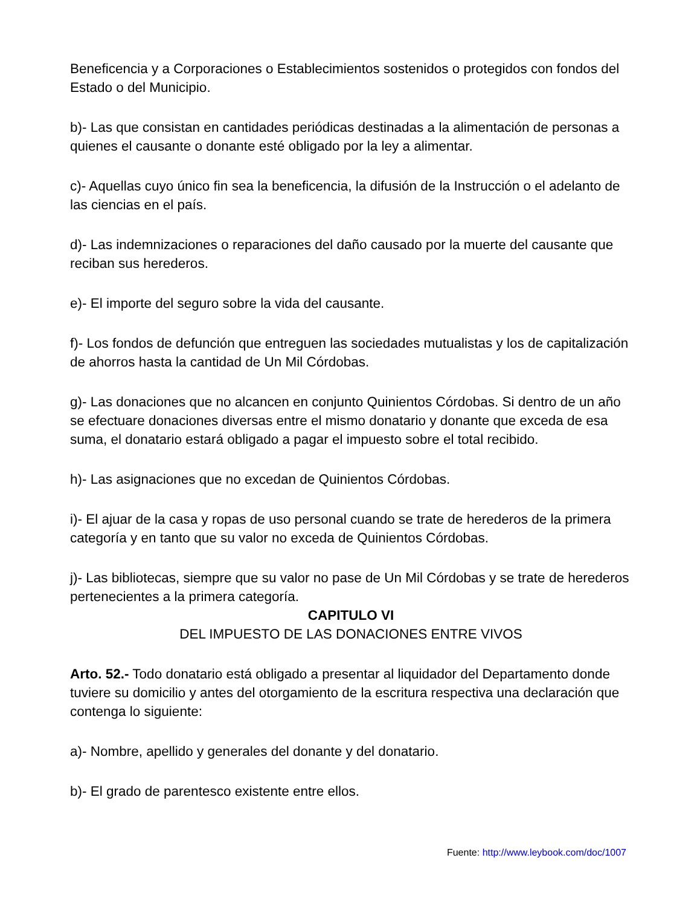Beneficencia y a Corporaciones o Establecimientos sostenidos o protegidos con fondos del Estado o del Municipio.
b)- Las que consistan en cantidades periódicas destinadas a la alimentación de personas a quienes el causante o donante esté obligado por la ley a alimentar.
c)- Aquellas cuyo único fin sea la beneficencia, la difusión de la Instrucción o el adelanto de las ciencias en el país.
d)- Las indemnizaciones o reparaciones del daño causado por la muerte del causante que reciban sus herederos.
e)- El importe del seguro sobre la vida del causante.
f)- Los fondos de defunción que entreguen las sociedades mutualistas y los de capitalización de ahorros hasta la cantidad de Un Mil Córdobas.
g)- Las donaciones que no alcancen en conjunto Quinientos Córdobas. Si dentro de un año se efectuare donaciones diversas entre el mismo donatario y donante que exceda de esa suma, el donatario estará obligado a pagar el impuesto sobre el total recibido.
h)- Las asignaciones que no excedan de Quinientos Córdobas.
i)- El ajuar de la casa y ropas de uso personal cuando se trate de herederos de la primera categoría y en tanto que su valor no exceda de Quinientos Córdobas.
j)- Las bibliotecas, siempre que su valor no pase de Un Mil Córdobas y se trate de herederos pertenecientes a la primera categoría.
CAPITULO VI
DEL IMPUESTO DE LAS DONACIONES ENTRE VIVOS
Arto. 52.- Todo donatario está obligado a presentar al liquidador del Departamento donde tuviere su domicilio y antes del otorgamiento de la escritura respectiva una declaración que contenga lo siguiente:
a)- Nombre, apellido y generales del donante y del donatario.
b)- El grado de parentesco existente entre ellos.
Fuente: http://www.leybook.com/doc/1007